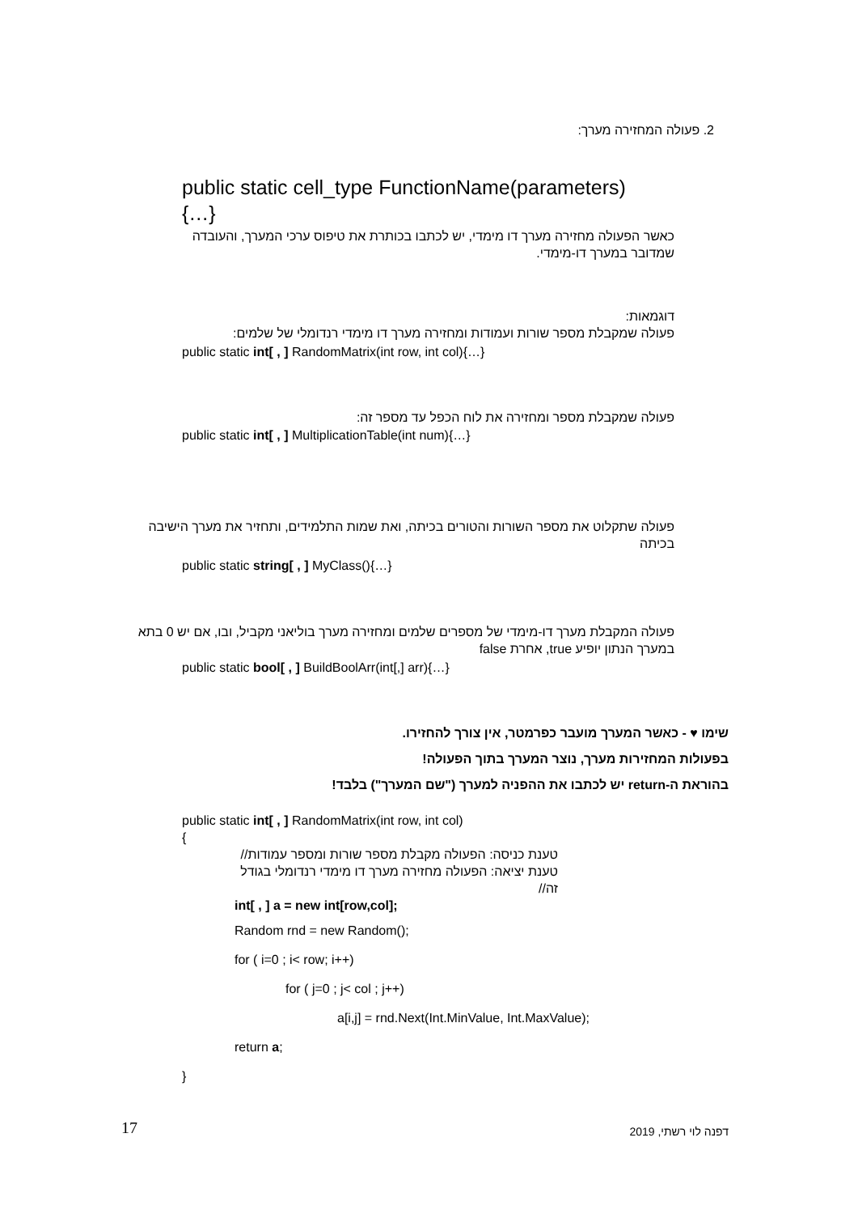2. פעולה המחזירה מערך:
public static cell_type FunctionName(parameters)
{…}
כאשר הפעולה מחזירה מערך דו מימדי, יש לכתבו בכותרת את טיפוס ערכי המערך, והעובדה שמדובר במערך דו-מימדי.
דוגמאות:
פעולה שמקבלת מספר שורות ועמודות ומחזירה מערך דו מימדי רנדומלי של שלמים:
public static int[ , ] RandomMatrix(int row, int col){…}
פעולה שמקבלת מספר ומחזירה את לוח הכפל עד מספר זה:
public static int[ , ] MultiplicationTable(int num){…}
פעולה שתקלוט את מספר השורות והטורים בכיתה, ואת שמות התלמידים, ותחזיר את מערך הישיבה בכיתה
public static string[ , ] MyClass(){…}
פעולה המקבלת מערך דו-מימדי של מספרים שלמים ומחזירה מערך בוליאני מקביל, ובו, אם יש 0 בתא במערך הנתון יופיע true, אחרת false
public static bool[ , ] BuildBoolArr(int[,] arr){…}
שימו ♥ - כאשר המערך מועבר כפרמטר, אין צורך להחזירו.
בפעולות המחזירות מערך, נוצר המערך בתוך הפעולה!
בהוראת ה-return יש לכתבו את ההפניה למערך ("שם המערך") בלבד!
public static int[ , ] RandomMatrix(int row, int col)
{
טענת כניסה: הפעולה מקבלת מספר שורות ומספר עמודות//
טענת יציאה: הפעולה מחזירה מערך דו מימדי רנדומלי בגודל זה//
int[ , ] a = new int[row,col];
Random rnd = new Random();
for ( i=0 ; i< row; i++)
for ( j=0 ; j< col ; j++)
a[i,j] = rnd.Next(Int.MinValue, Int.MaxValue);
return a;
}
17 דפנה לוי רשתי, 2019